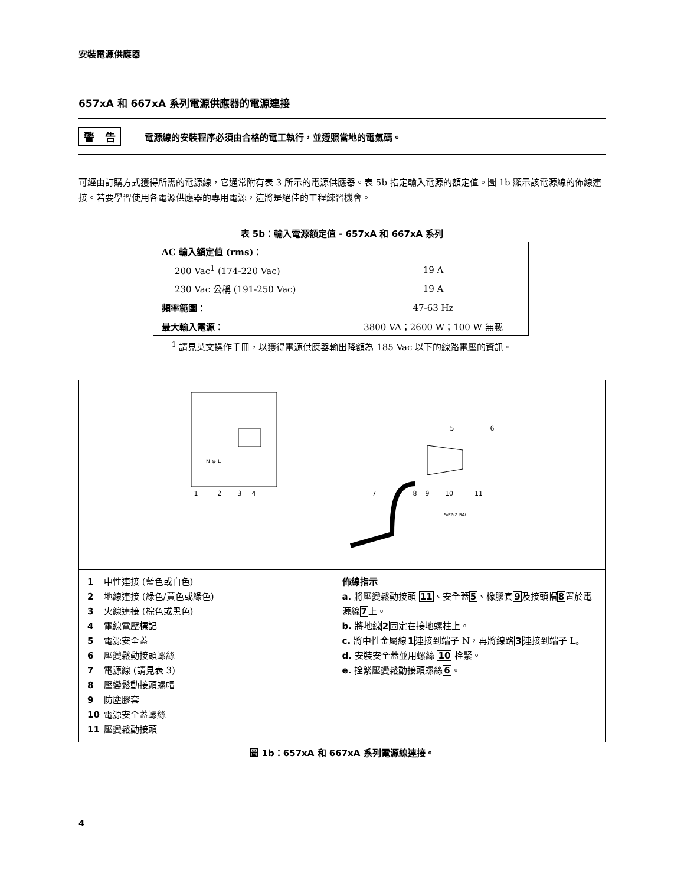安裝電源供應器
657xA 和 667xA 系列電源供應器的電源連接
警　告 電源線的安裝程序必須由合格的電工執行，並遵照當地的電氣碼。
可經由訂購方式獲得所需的電源線，它通常附有表 3 所示的電源供應器。表 5b 指定輸入電源的額定值。圖 1b 顯示該電源線的佈線連接。若要學習使用各電源供應器的專用電源，這將是絕佳的工程練習機會。
表 5b：輸入電源額定值 - 657xA 和 667xA 系列
| AC 輸入額定值 (rms)： | |
| 200 Vac<sup>1</sup> (174-220 Vac) | 19 A |
| 230 Vac 公稱 (191-250 Vac) | 19 A |
| 頻率範圍： | 47-63 Hz |
| 最大輸入電源： | 3800 VA；2600 W；100 W 無載 |
<sup>1</sup> 請見英文操作手冊，以獲得電源供應器輸出降額為 185 Vac 以下的線路電壓的資訊。
N ⊕ L
1
2
3
4
5
6
7
8
9
10
11
FIG2-2.GAL
1 中性連接 (藍色或白色)
2 地線連接 (綠色/黃色或綠色)
3 火線連接 (棕色或黑色)
4 電線電壓標記
5 電源安全蓋
6 壓變鬆動接頭螺絲
7 電源線 (請見表 3)
8 壓變鬆動接頭螺帽
9 防塵膠套
10 電源安全蓋螺絲
11 壓變鬆動接頭
佈線指示
a. 將壓變鬆動接頭 11、安全蓋5、橡膠套9及接頭帽8置於電源線7上。
b. 將地線2固定在接地螺柱上。
c. 將中性金屬線1連接到端子 N，再將線路3連接到端子 L。
d. 安裝安全蓋並用螺絲 10 栓緊。
e. 拴緊壓變鬆動接頭螺絲6。
圖 1b：657xA 和 667xA 系列電源線連接。
4